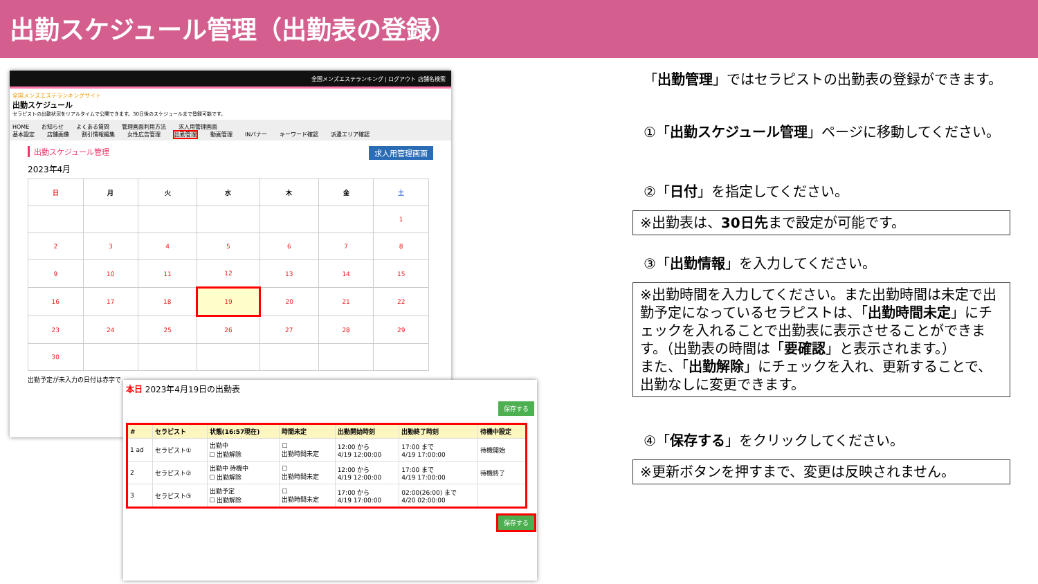出勤スケジュール管理（出勤表の登録）
全国メンズエステランキング | ログアウト 店舗名検索
全国メンズエステランキングサイト
出勤スケジュール
セラピストの出勤状況をリアルタイムで公開できます。30日後のスケジュールまで登録可能です。
HOME お知らせ よくある質問 管理画面利用方法 求人用管理画面
基本設定 店舗画像 割引情報編集 女性広告管理 出勤管理 動画管理 INバナー キーワード確認 派遣エリア確認
出勤スケジュール管理 求人用管理画面
2023年4月
| 日 | 月 | 火 | 水 | 木 | 金 | 土 |
| --- | --- | --- | --- | --- | --- | --- |
| | | | | | | 1 |
| 2 | 3 | 4 | 5 | 6 | 7 | 8 |
| 9 | 10 | 11 | 12 | 13 | 14 | 15 |
| 16 | 17 | 18 | 19 | 20 | 21 | 22 |
| 23 | 24 | 25 | 26 | 27 | 28 | 29 |
| 30 | | | | | | |
出勤予定が未入力の日付は赤字で
本日 2023年4月19日の出勤表
保存する
| # | セラピスト | 状態(16:57現在) | 時間未定 | 出勤開始時刻 | 出勤終了時刻 | 待機中設定 |
| --- | --- | --- | --- | --- | --- | --- |
| 1 ad | セラピスト① | 出勤中 ☐ 出勤解除 | ☐ 出勤時間未定 | 12:00 から 4/19 12:00:00 | 17:00 まで 4/19 17:00:00 | 待機開始 |
| 2 | セラピスト② | 出勤中 待機中 ☐ 出勤解除 | ☐ 出勤時間未定 | 12:00 から 4/19 12:00:00 | 17:00 まで 4/19 17:00:00 | 待機終了 |
| 3 | セラピスト③ | 出勤予定 ☐ 出勤解除 | ☐ 出勤時間未定 | 17:00 から 4/19 17:00:00 | 02:00(26:00) まで 4/20 02:00:00 | |
保存する
「出勤管理」ではセラピストの出勤表の登録ができます。
①「出勤スケジュール管理」ページに移動してください。
②「日付」を指定してください。
※出勤表は、30日先まで設定が可能です。
③「出勤情報」を入力してください。
※出勤時間を入力してください。また出勤時間は未定で出勤予定になっているセラピストは、「出勤時間未定」にチェックを入れることで出勤表に表示させることができます。（出勤表の時間は「要確認」と表示されます。）
また、「出勤解除」にチェックを入れ、更新することで、出勤なしに変更できます。
④「保存する」をクリックしてください。
※更新ボタンを押すまで、変更は反映されません。